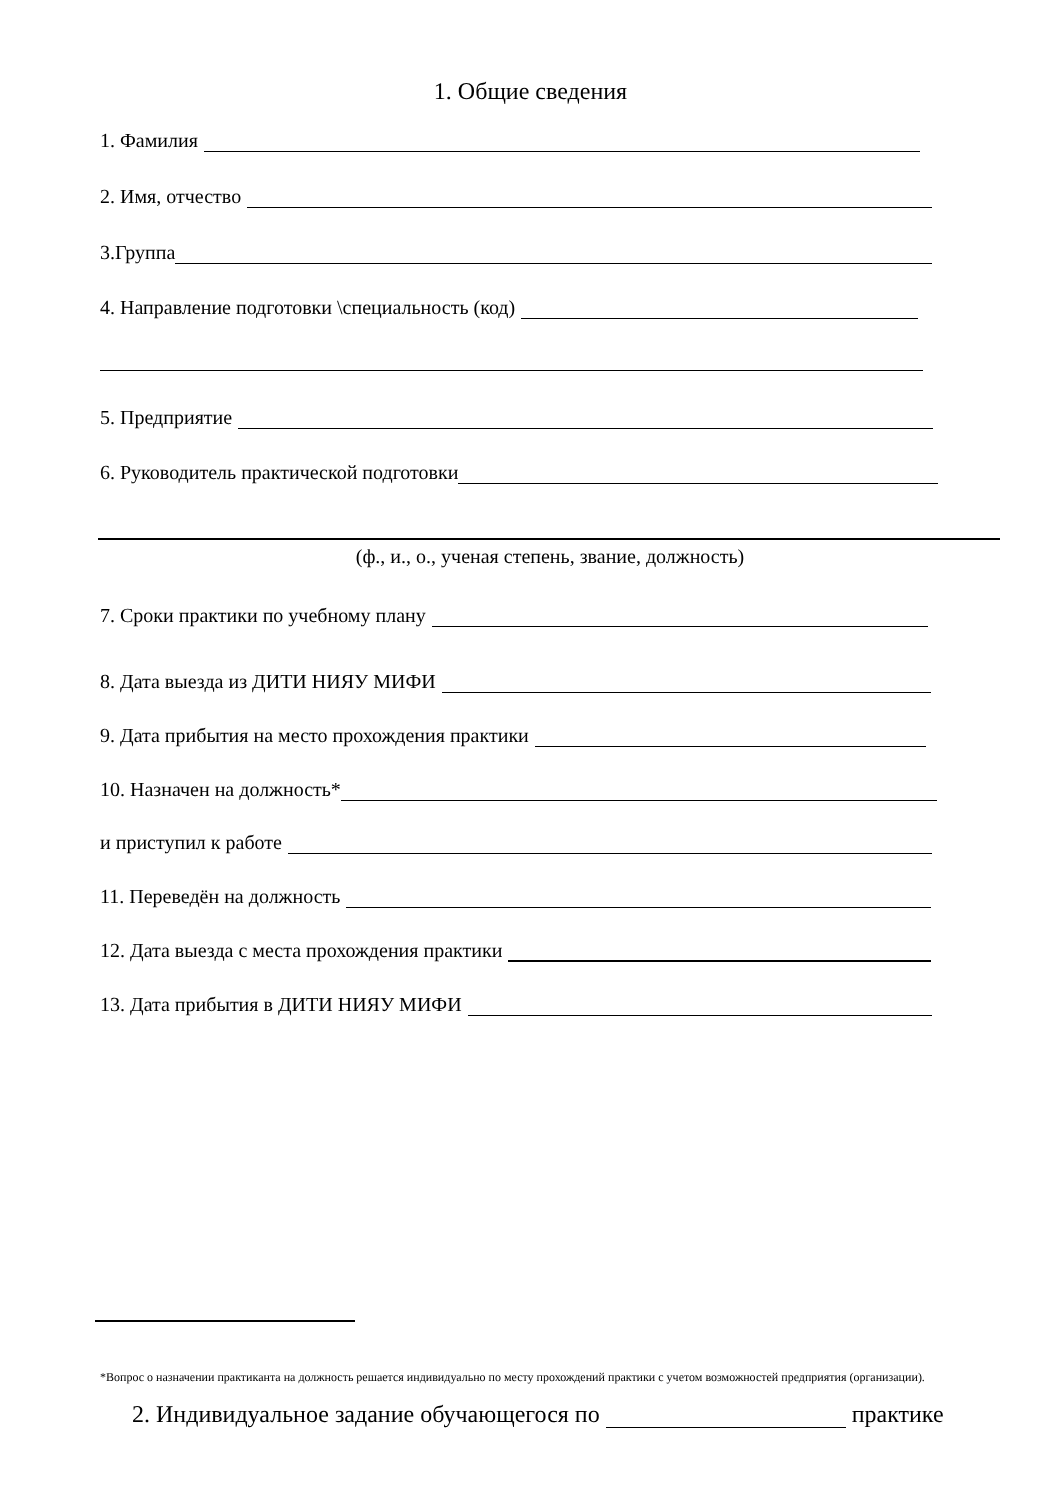1. Общие сведения
1. Фамилия
2. Имя, отчество
3.Группа
4. Направление подготовки \специальность (код)
5. Предприятие
6. Руководитель практической подготовки
(ф., и., о., ученая степень, звание, должность)
7. Сроки практики по учебному плану
8. Дата выезда из ДИТИ НИЯУ МИФИ
9. Дата прибытия на место прохождения практики
10. Назначен на должность*
и приступил к работе
11. Переведён на должность
12. Дата выезда с места прохождения практики
13. Дата прибытия в ДИТИ НИЯУ МИФИ
*Вопрос о назначении практиканта на должность решается индивидуально по месту прохождений практики с учетом возможностей предприятия (организации).
2. Индивидуальное задание обучающегося по практике